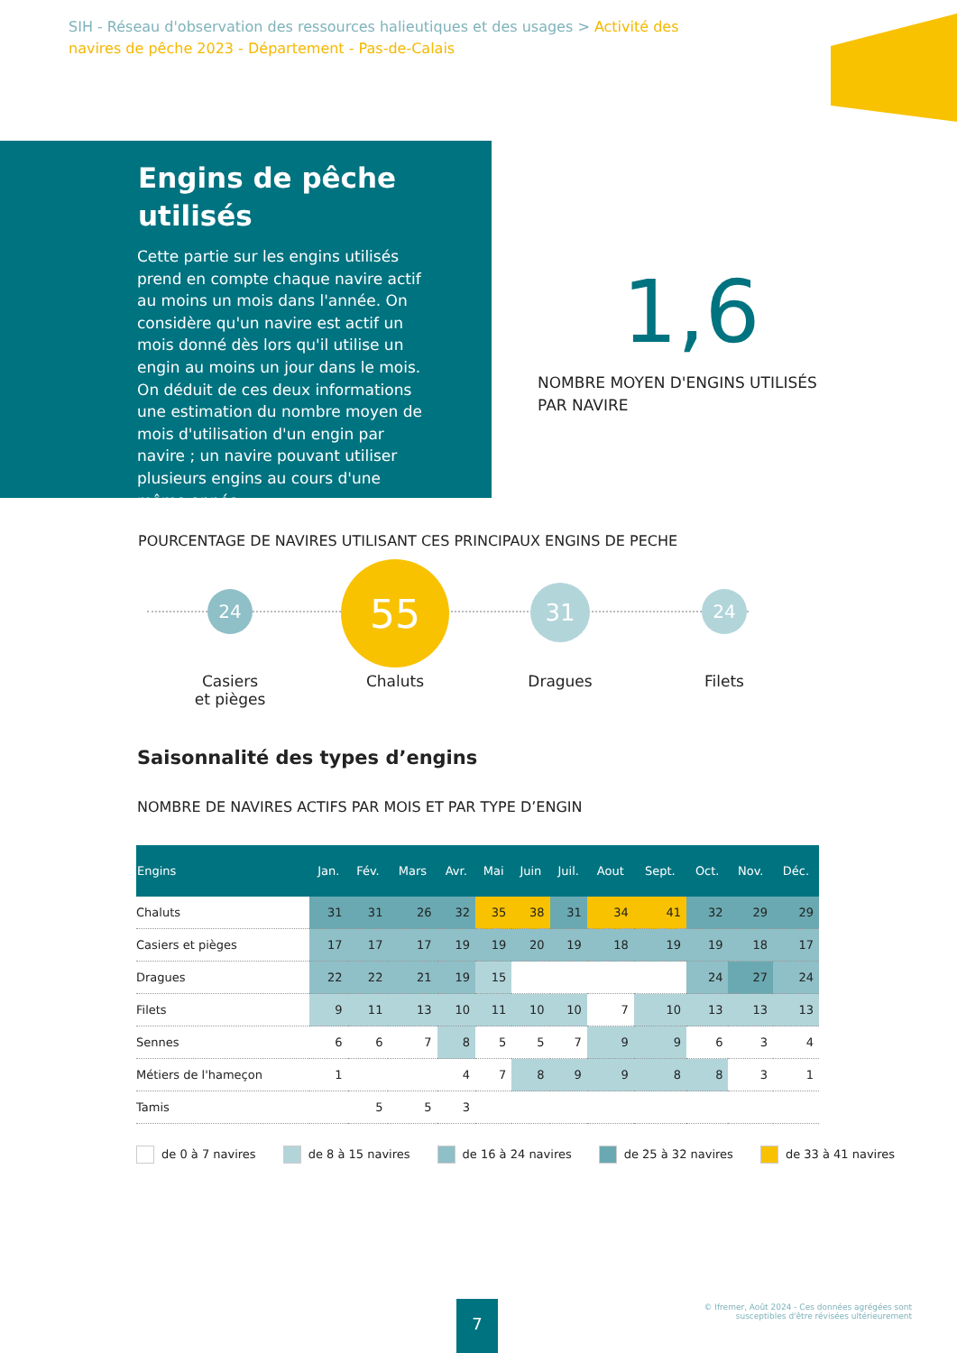SIH - Réseau d'observation des ressources halieutiques et des usages > Activité des navires de pêche 2023 - Département - Pas-de-Calais
Engins de pêche utilisés
Cette partie sur les engins utilisés prend en compte chaque navire actif au moins un mois dans l'année. On considère qu'un navire est actif un mois donné dès lors qu'il utilise un engin au moins un jour dans le mois. On déduit de ces deux informations une estimation du nombre moyen de mois d'utilisation d'un engin par navire ; un navire pouvant utiliser plusieurs engins au cours d'une même année.
1,6
NOMBRE MOYEN D'ENGINS UTILISÉS
PAR NAVIRE
POURCENTAGE DE NAVIRES UTILISANT CES PRINCIPAUX ENGINS DE PECHE
24 55 31 24
Casiers
et pièges
Chaluts Dragues Filets
Saisonnalité des types d’engins
NOMBRE DE NAVIRES ACTIFS PAR MOIS ET PAR TYPE D’ENGIN
| Engins | Jan. | Fév. | Mars | Avr. | Mai | Juin | Juil. | Aout | Sept. | Oct. | Nov. | Déc. |
| --- | --- | --- | --- | --- | --- | --- | --- | --- | --- | --- | --- | --- |
| Chaluts | 31 | 31 | 26 | 32 | 35 | 38 | 31 | 34 | 41 | 32 | 29 | 29 |
| Casiers et pièges | 17 | 17 | 17 | 19 | 19 | 20 | 19 | 18 | 19 | 19 | 18 | 17 |
| Dragues | 22 | 22 | 21 | 19 | 15 | | | | | 24 | 27 | 24 |
| Filets | 9 | 11 | 13 | 10 | 11 | 10 | 10 | 7 | 10 | 13 | 13 | 13 |
| Sennes | 6 | 6 | 7 | 8 | 5 | 5 | 7 | 9 | 9 | 6 | 3 | 4 |
| Métiers de l'hameçon | 1 | | | 4 | 7 | 8 | 9 | 9 | 8 | 8 | 3 | 1 |
| Tamis | | 5 | 5 | 3 | | | | | | | | |
de 0 à 7 navires de 8 à 15 navires de 16 à 24 navires de 25 à 32 navires de 33 à 41 navires
7
© Ifremer, Août 2024 - Ces données agrégées sont
susceptibles d'être révisées ultérieurement